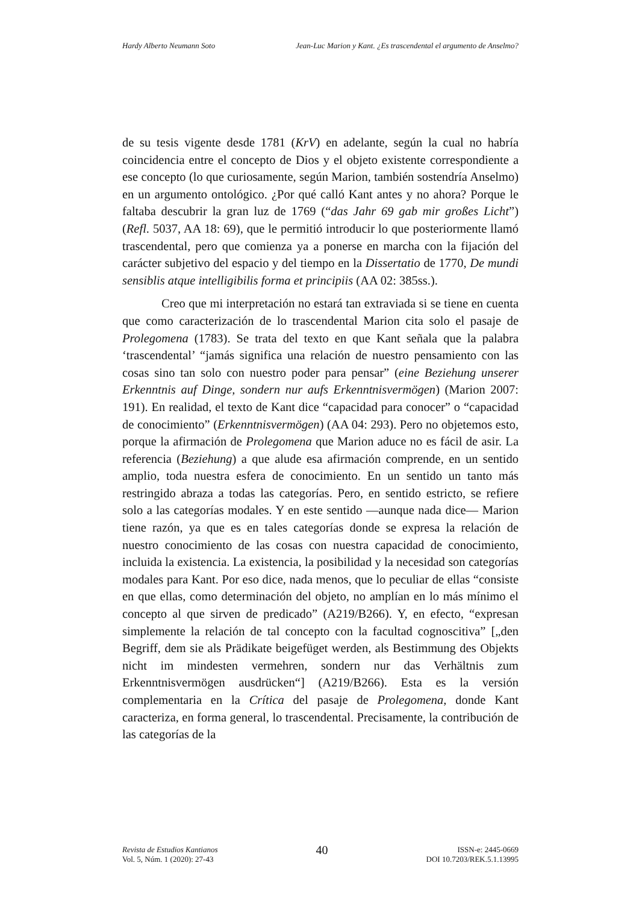Hardy Alberto Neumann Soto Jean-Luc Marion y Kant. ¿Es trascendental el argumento de Anselmo?
de su tesis vigente desde 1781 (KrV) en adelante, según la cual no habría coincidencia entre el concepto de Dios y el objeto existente correspondiente a ese concepto (lo que curiosamente, según Marion, también sostendría Anselmo) en un argumento ontológico. ¿Por qué calló Kant antes y no ahora? Porque le faltaba descubrir la gran luz de 1769 (“das Jahr 69 gab mir großes Licht”) (Refl. 5037, AA 18: 69), que le permitió introducir lo que posteriormente llamó trascendental, pero que comienza ya a ponerse en marcha con la fijación del carácter subjetivo del espacio y del tiempo en la Dissertatio de 1770, De mundi sensiblis atque intelligibilis forma et principiis (AA 02: 385ss.).
Creo que mi interpretación no estará tan extraviada si se tiene en cuenta que como caracterización de lo trascendental Marion cita solo el pasaje de Prolegomena (1783). Se trata del texto en que Kant señala que la palabra ‘trascendental’ “jamás significa una relación de nuestro pensamiento con las cosas sino tan solo con nuestro poder para pensar” (eine Beziehung unserer Erkenntnis auf Dinge, sondern nur aufs Erkenntnisvermögen) (Marion 2007: 191). En realidad, el texto de Kant dice “capacidad para conocer” o “capacidad de conocimiento” (Erkenntnisvermögen) (AA 04: 293). Pero no objetemos esto, porque la afirmación de Prolegomena que Marion aduce no es fácil de asir. La referencia (Beziehung) a que alude esa afirmación comprende, en un sentido amplio, toda nuestra esfera de conocimiento. En un sentido un tanto más restringido abraza a todas las categorías. Pero, en sentido estricto, se refiere solo a las categorías modales. Y en este sentido —aunque nada dice— Marion tiene razón, ya que es en tales categorías donde se expresa la relación de nuestro conocimiento de las cosas con nuestra capacidad de conocimiento, incluida la existencia. La existencia, la posibilidad y la necesidad son categorías modales para Kant. Por eso dice, nada menos, que lo peculiar de ellas “consiste en que ellas, como determinación del objeto, no amplían en lo más mínimo el concepto al que sirven de predicado” (A219/B266). Y, en efecto, “expresan simplemente la relación de tal concepto con la facultad cognoscitiva” [„den Begriff, dem sie als Prädikate beigefüget werden, als Bestimmung des Objekts nicht im mindesten vermehren, sondern nur das Verhältnis zum Erkenntnisvermögen ausdrücken“] (A219/B266). Esta es la versión complementaria en la Crítica del pasaje de Prolegomena, donde Kant caracteriza, en forma general, lo trascendental. Precisamente, la contribución de las categorías de la
Revista de Estudios Kantianos
Vol. 5, Núm. 1 (2020): 27-43
40
ISSN-e: 2445-0669
DOI 10.7203/REK.5.1.13995